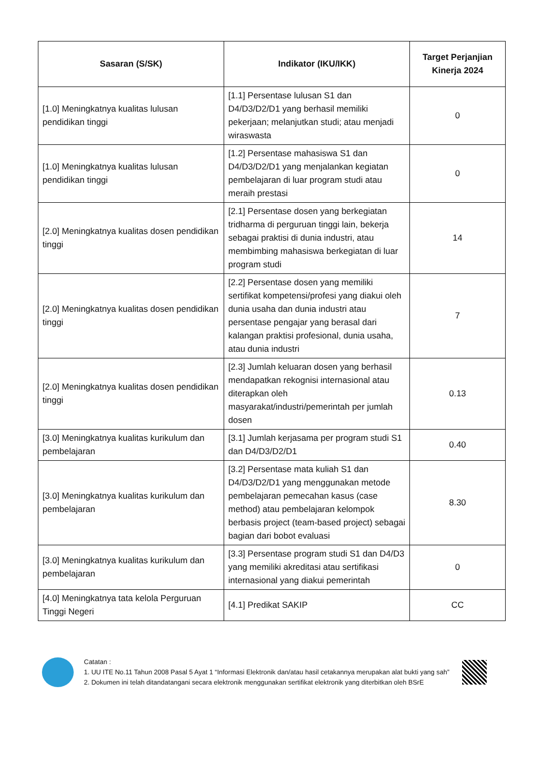| Sasaran (S/SK) | Indikator (IKU/IKK) | Target Perjanjian Kinerja 2024 |
| --- | --- | --- |
| [1.0] Meningkatnya kualitas lulusan pendidikan tinggi | [1.1] Persentase lulusan S1 dan D4/D3/D2/D1 yang berhasil memiliki pekerjaan; melanjutkan studi; atau menjadi wiraswasta | 0 |
| [1.0] Meningkatnya kualitas lulusan pendidikan tinggi | [1.2] Persentase mahasiswa S1 dan D4/D3/D2/D1 yang menjalankan kegiatan pembelajaran di luar program studi atau meraih prestasi | 0 |
| [2.0] Meningkatnya kualitas dosen pendidikan tinggi | [2.1] Persentase dosen yang berkegiatan tridharma di perguruan tinggi lain, bekerja sebagai praktisi di dunia industri, atau membimbing mahasiswa berkegiatan di luar program studi | 14 |
| [2.0] Meningkatnya kualitas dosen pendidikan tinggi | [2.2] Persentase dosen yang memiliki sertifikat kompetensi/profesi yang diakui oleh dunia usaha dan dunia industri atau persentase pengajar yang berasal dari kalangan praktisi profesional, dunia usaha, atau dunia industri | 7 |
| [2.0] Meningkatnya kualitas dosen pendidikan tinggi | [2.3] Jumlah keluaran dosen yang berhasil mendapatkan rekognisi internasional atau diterapkan oleh masyarakat/industri/pemerintah per jumlah dosen | 0.13 |
| [3.0] Meningkatnya kualitas kurikulum dan pembelajaran | [3.1] Jumlah kerjasama per program studi S1 dan D4/D3/D2/D1 | 0.40 |
| [3.0] Meningkatnya kualitas kurikulum dan pembelajaran | [3.2] Persentase mata kuliah S1 dan D4/D3/D2/D1 yang menggunakan metode pembelajaran pemecahan kasus (case method) atau pembelajaran kelompok berbasis project (team-based project) sebagai bagian dari bobot evaluasi | 8.30 |
| [3.0] Meningkatnya kualitas kurikulum dan pembelajaran | [3.3] Persentase program studi S1 dan D4/D3 yang memiliki akreditasi atau sertifikasi internasional yang diakui pemerintah | 0 |
| [4.0] Meningkatnya tata kelola Perguruan Tinggi Negeri | [4.1] Predikat SAKIP | CC |
Catatan :
1. UU ITE No.11 Tahun 2008 Pasal 5 Ayat 1 “Informasi Elektronik dan/atau hasil cetakannya merupakan alat bukti yang sah”
2. Dokumen ini telah ditandatangani secara elektronik menggunakan sertifikat elektronik yang diterbitkan oleh BSrE